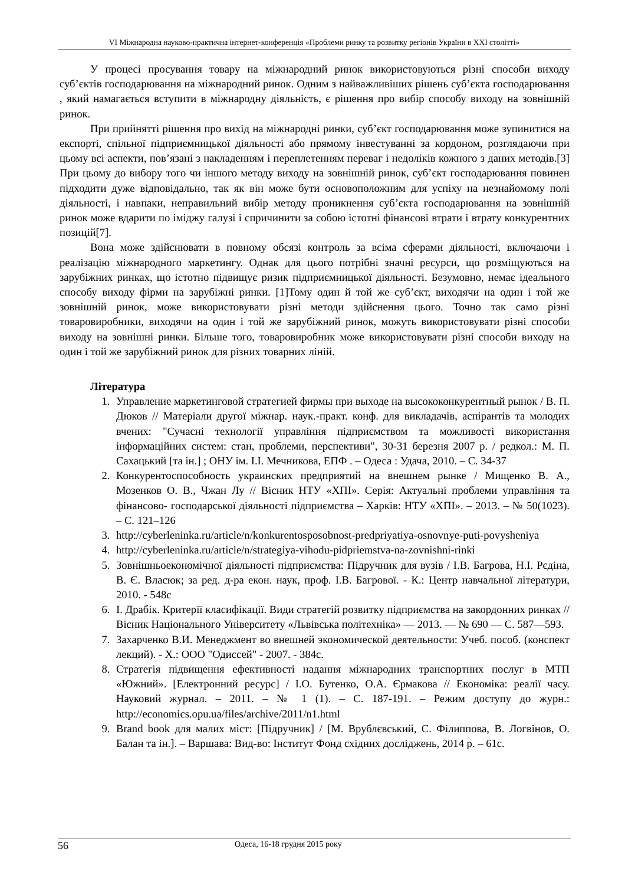VI Міжнародна науково-практична інтернет-конференція «Проблеми ринку та розвитку регіонів України в ХХІ столітті»
У процесі просування товару на міжнародний ринок використовуються різні способи виходу суб’єктів господарювання на міжнародний ринок. Одним з найважливіших рішень суб’єкта господарювання , який намагається вступити в міжнародну діяльність, є рішення про вибір способу виходу на зовнішній ринок.
При прийнятті рішення про вихід на міжнародні ринки, суб’єкт господарювання може зупинитися на експорті, спільної підприємницької діяльності або прямому інвестуванні за кордоном, розглядаючи при цьому всі аспекти, пов’язані з накладенням і переплетенням переваг і недоліків кожного з даних методів.[3] При цьому до вибору того чи іншого методу виходу на зовнішній ринок, суб’єкт господарювання повинен підходити дуже відповідально, так як він може бути основоположним для успіху на незнайомому полі діяльності, і навпаки, неправильний вибір методу проникнення суб’єкта господарювання на зовнішній ринок може вдарити по іміджу галузі і спричинити за собою істотні фінансові втрати і втрату конкурентних позицій[7].
Вона може здійснювати в повному обсязі контроль за всіма сферами діяльності, включаючи і реалізацію міжнародного маркетингу. Однак для цього потрібні значні ресурси, що розміщуються на зарубіжних ринках, що істотно підвищує ризик підприємницької діяльності. Безумовно, немає ідеального способу виходу фірми на зарубіжні ринки. [1]Тому один й той же суб’єкт, виходячи на один і той же зовнішній ринок, може використовувати різні методи здійснення цього. Точно так само різні товаровиробники, виходячи на один і той же зарубіжний ринок, можуть використовувати різні способи виходу на зовнішні ринки. Більше того, товаровиробник може використовувати різні способи виходу на один і той же зарубіжний ринок для різних товарних ліній.
Література
1. Управление маркетинговой стратегией фирмы при выходе на высококонкурентный рынок / В. П. Дюков // Матеріали другої міжнар. наук.-практ. конф. для викладачів, аспірантів та молодих вчених: "Сучасні технології управління підприємством та можливості використання інформаційних систем: стан, проблеми, перспективи", 30-31 березня 2007 р. / редкол.: М. П. Сахацький [та ін.] ; ОНУ ім. І.І. Мечникова, ЕПФ . – Одеса : Удача, 2010. – С. 34-37
2. Конкурентоспособность украинских предприятий на внешнем рынке / Мищенко В. А., Мозенков О. В., Чжан Лу // Вісник НТУ «ХПІ». Серія: Актуальні проблеми управління та фінансово- господарської діяльності підприємства – Харків: НТУ «ХПІ». – 2013. – № 50(1023). – С. 121–126
3. http://cyberleninka.ru/article/n/konkurentosposobnost-predpriyatiya-osnovnye-puti-povysheniya
4. http://cyberleninka.ru/article/n/strategiya-vihodu-pidpriemstva-na-zovnishni-rinki
5. Зовнішньоекономічної діяльності підприємства: Підручник для вузів / І.В. Багрова, Н.І. Рєдіна, В. Є. Власюк; за ред. д-ра екон. наук, проф. І.В. Багрової. - К.: Центр навчальної літератури, 2010. - 548с
6. І. Драбік. Критерії класифікації. Види стратегій розвитку підприємства на закордонних ринках // Вісник Національного Університету «Львівська політехніка» — 2013. — № 690 — С. 587—593.
7. Захарченко В.И. Менеджмент во внешней экономической деятельности: Учеб. пособ. (конспект лекций). - Х.: ООО "Одиссей" - 2007. - 384с.
8. Стратегія підвищення ефективності надання міжнародних транспортних послуг в МТП «Южний». [Електронний ресурс] / І.О. Бутенко, О.А. Єрмакова // Економіка: реалії часу. Науковий журнал. – 2011. – № 1 (1). – С. 187-191. – Режим доступу до журн.: http://economics.opu.ua/files/archive/2011/n1.html
9. Brand book для малих міст: [Підручник] / [М. Врублєвський, С. Філиппова, В. Логвінов, О. Балан та ін.]. – Варшава: Вид-во: Інститут Фонд східних досліджень, 2014 р. – 61с.
56 Одеса, 16-18 грудня 2015 року